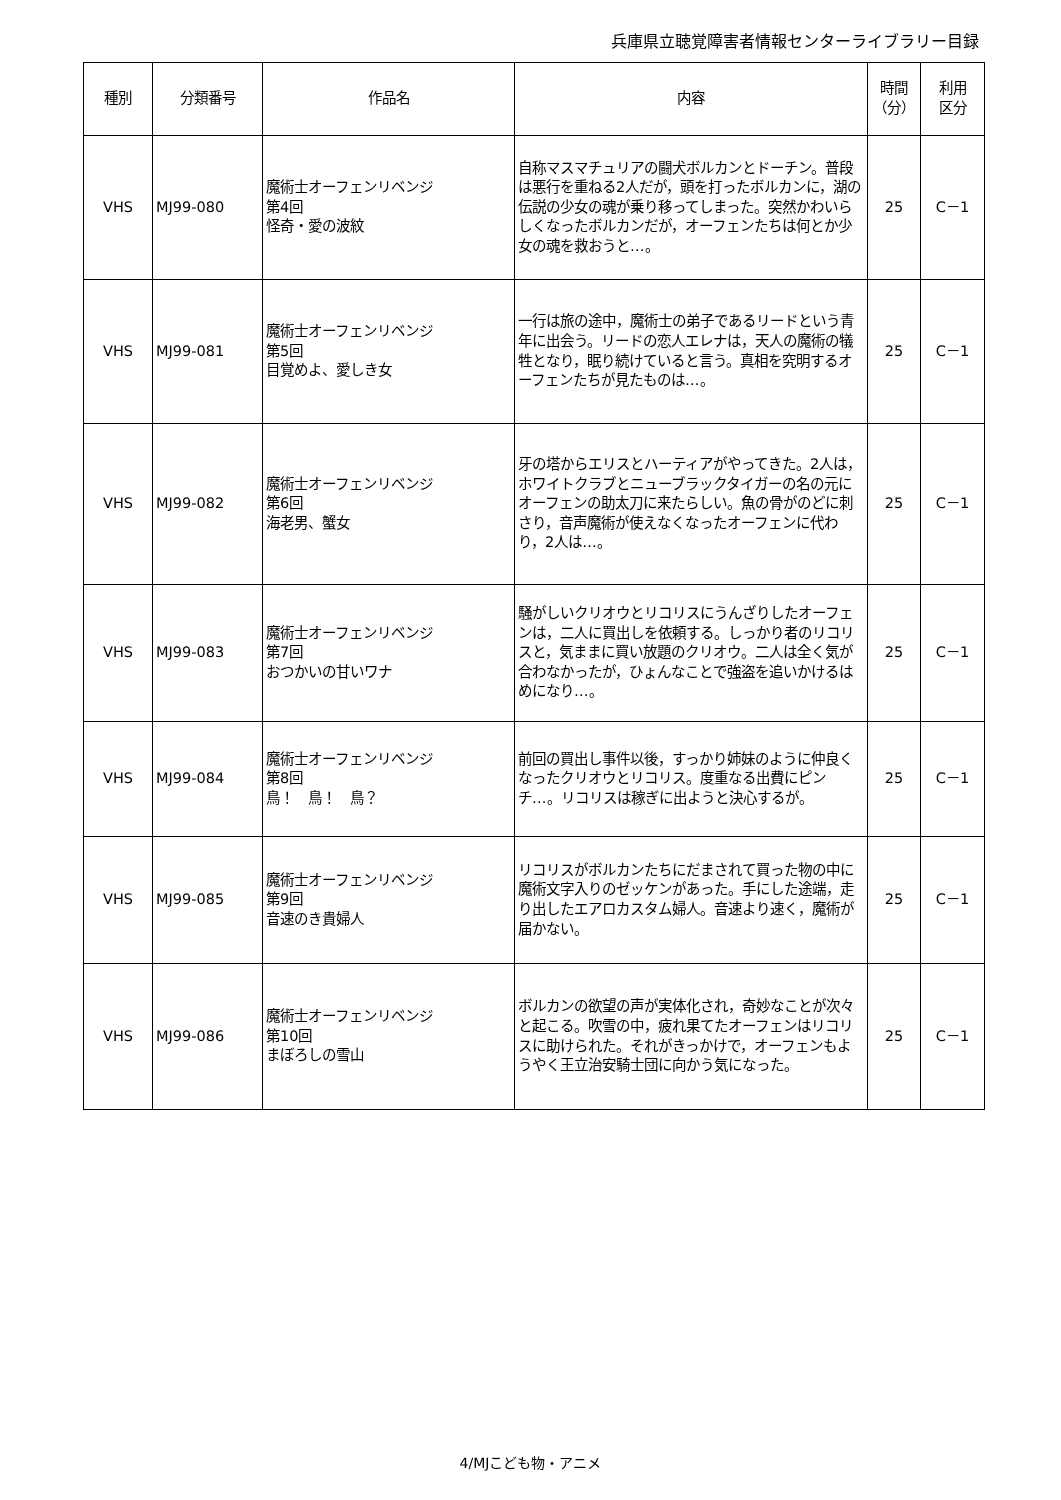兵庫県立聴覚障害者情報センターライブラリー目録
| 種別 | 分類番号 | 作品名 | 内容 | 時間 （分） | 利用 区分 |
| --- | --- | --- | --- | --- | --- |
| VHS | MJ99-080 | 魔術士オーフェンリベンジ 第4回 怪奇・愛の波紋 | 自称マスマチュリアの闘犬ボルカンとドーチン。普段は悪行を重ねる2人だが，頭を打ったボルカンに，湖の伝説の少女の魂が乗り移ってしまった。突然かわいらしくなったボルカンだが，オーフェンたちは何とか少女の魂を救おうと…。 | 25 | C－1 |
| VHS | MJ99-081 | 魔術士オーフェンリベンジ 第5回 目覚めよ、愛しき女 | 一行は旅の途中，魔術士の弟子であるリードという青年に出会う。リードの恋人エレナは，天人の魔術の犠牲となり，眠り続けていると言う。真相を究明するオーフェンたちが見たものは…。 | 25 | C－1 |
| VHS | MJ99-082 | 魔術士オーフェンリベンジ 第6回 海老男、蟹女 | 牙の塔からエリスとハーティアがやってきた。2人は，ホワイトクラブとニューブラックタイガーの名の元にオーフェンの助太刀に来たらしい。魚の骨がのどに刺さり，音声魔術が使えなくなったオーフェンに代わり，2人は…。 | 25 | C－1 |
| VHS | MJ99-083 | 魔術士オーフェンリベンジ 第7回 おつかいの甘いワナ | 騒がしいクリオウとリコリスにうんざりしたオーフェンは，二人に買出しを依頼する。しっかり者のリコリスと，気ままに買い放題のクリオウ。二人は全く気が合わなかったが，ひょんなことで強盗を追いかけるはめになり…。 | 25 | C－1 |
| VHS | MJ99-084 | 魔術士オーフェンリベンジ 第8回 鳥！ 鳥！ 鳥？ | 前回の買出し事件以後，すっかり姉妹のように仲良くなったクリオウとリコリス。度重なる出費にピンチ…。リコリスは稼ぎに出ようと決心するが。 | 25 | C－1 |
| VHS | MJ99-085 | 魔術士オーフェンリベンジ 第9回 音速のき貴婦人 | リコリスがボルカンたちにだまされて買った物の中に魔術文字入りのゼッケンがあった。手にした途端，走り出したエアロカスタム婦人。音速より速く，魔術が届かない。 | 25 | C－1 |
| VHS | MJ99-086 | 魔術士オーフェンリベンジ 第10回 まぼろしの雪山 | ボルカンの欲望の声が実体化され，奇妙なことが次々と起こる。吹雪の中，疲れ果てたオーフェンはリコリスに助けられた。それがきっかけで，オーフェンもようやく王立治安騎士団に向かう気になった。 | 25 | C－1 |
4/MJこども物・アニメ